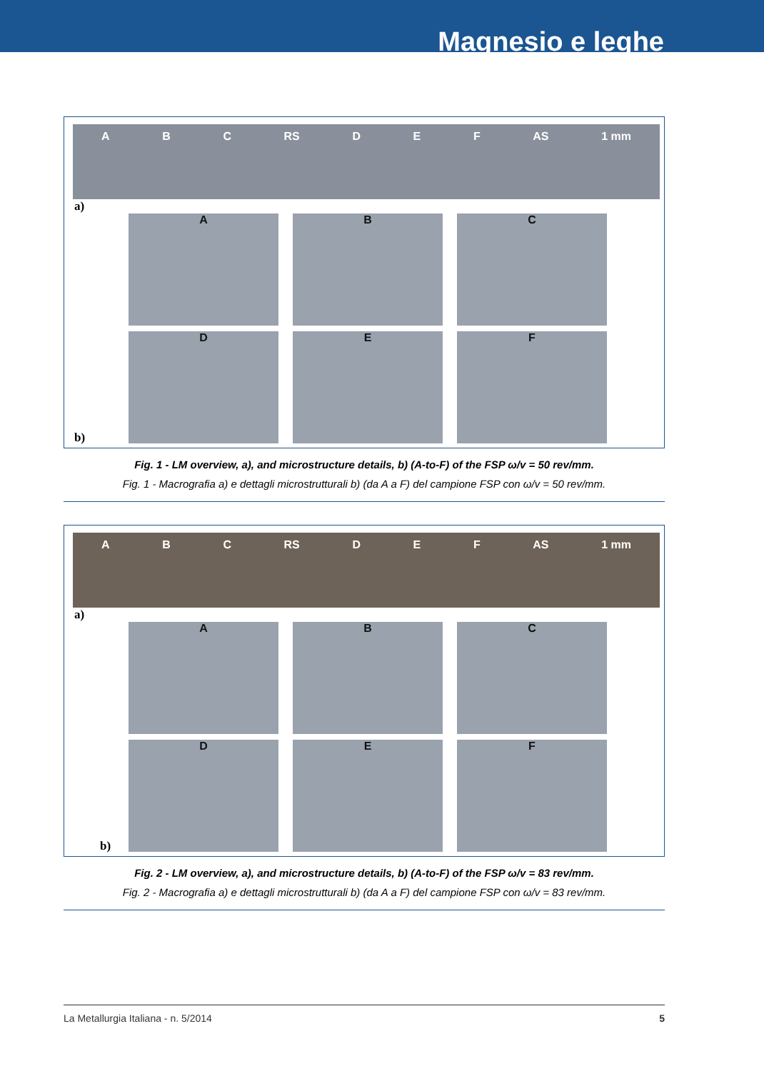Magnesio e leghe
A B C RS D E F AS 1 mm
a)
A
B
C
D
E
F
b)
Fig. 1 - LM overview, a), and microstructure details, b) (A-to-F) of the FSP ω/v = 50 rev/mm.
Fig. 1 - Macrografia a) e dettagli microstrutturali b) (da A a F) del campione FSP con ω/v = 50 rev/mm.
A B C RS D E F AS 1 mm
a)
A
B
C
D
E
F
b)
Fig. 2 - LM overview, a), and microstructure details, b) (A-to-F) of the FSP ω/v = 83 rev/mm.
Fig. 2 - Macrografia a) e dettagli microstrutturali b) (da A a F) del campione FSP con ω/v = 83 rev/mm.
La Metallurgia Italiana - n. 5/2014 5